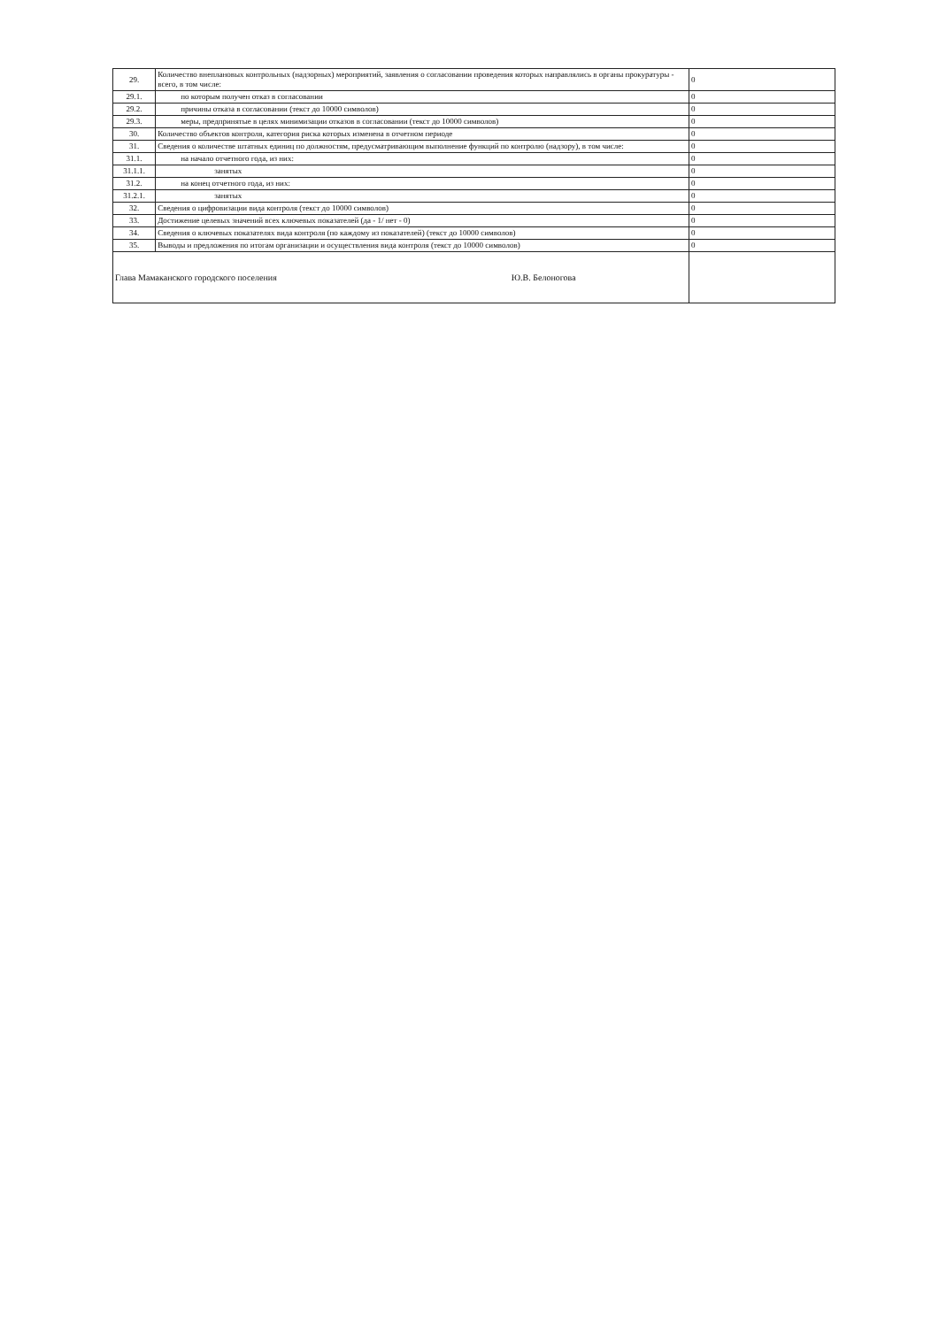| 29. | Количество внеплановых контрольных (надзорных) мероприятий, заявления о согласовании проведения которых направлялись в органы прокуратуры - всего, в том числе: | 0 |
| 29.1. | по которым получен отказ в согласовании | 0 |
| 29.2. | причины отказа в согласовании (текст до 10000 символов) | 0 |
| 29.3. | меры, предпринятые в целях минимизации отказов в согласовании (текст до 10000 символов) | 0 |
| 30. | Количество объектов контроля, категория риска которых изменена в отчетном периоде | 0 |
| 31. | Сведения о количестве штатных единиц по должностям, предусматривающим выполнение функций по контролю (надзору), в том числе: | 0 |
| 31.1. | на начало отчетного года, из них: | 0 |
| 31.1.1. | занятых | 0 |
| 31.2. | на конец отчетного года, из них: | 0 |
| 31.2.1. | занятых | 0 |
| 32. | Сведения о цифровизации вида контроля (текст до 10000 символов) | 0 |
| 33. | Достижение целевых значений всех ключевых показателей (да - 1/ нет - 0) | 0 |
| 34. | Сведения о ключевых показателях вида контроля (по каждому из показателей) (текст до 10000 символов) | 0 |
| 35. | Выводы и предложения по итогам организации и осуществления вида контроля (текст до 10000 символов) | 0 |
| Глава Мамаканского городского поселения Ю.В. Белоногова | | |